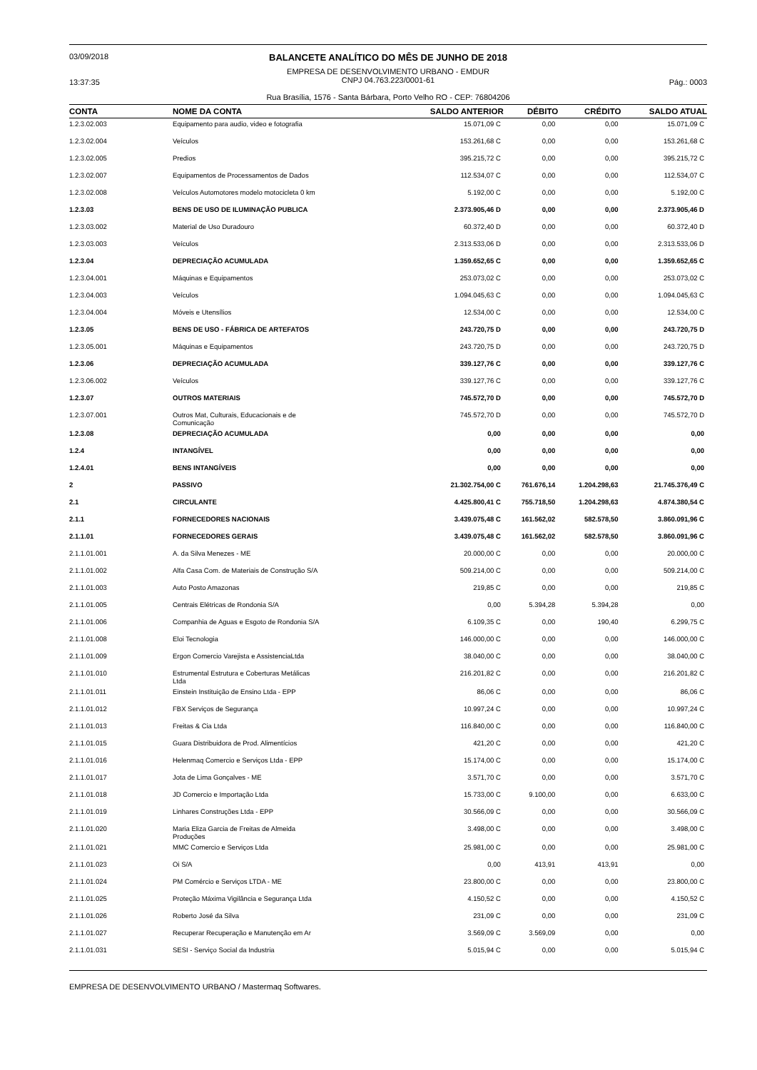03/09/2018
13:37:35
BALANCETE ANALÍTICO DO MÊS DE JUNHO DE 2018
EMPRESA DE DESENVOLVIMENTO URBANO - EMDUR
CNPJ 04.763.223/0001-61
Rua Brasília, 1576 - Santa Bárbara, Porto Velho RO - CEP: 76804206
Pág.: 0003
| CONTA | NOME DA CONTA | SALDO ANTERIOR | DÉBITO | CRÉDITO | SALDO ATUAL |
| --- | --- | --- | --- | --- | --- |
| 1.2.3.02.003 | Equipamento para audio, video e fotografia | 15.071,09 C | 0,00 | 0,00 | 15.071,09 C |
| 1.2.3.02.004 | Veículos | 153.261,68 C | 0,00 | 0,00 | 153.261,68 C |
| 1.2.3.02.005 | Predios | 395.215,72 C | 0,00 | 0,00 | 395.215,72 C |
| 1.2.3.02.007 | Equipamentos de Processamentos de Dados | 112.534,07 C | 0,00 | 0,00 | 112.534,07 C |
| 1.2.3.02.008 | Veículos Automotores modelo motocicleta 0 km | 5.192,00 C | 0,00 | 0,00 | 5.192,00 C |
| 1.2.3.03 | BENS DE USO DE ILUMINAÇÃO PUBLICA | 2.373.905,46 D | 0,00 | 0,00 | 2.373.905,46 D |
| 1.2.3.03.002 | Material de Uso Duradouro | 60.372,40 D | 0,00 | 0,00 | 60.372,40 D |
| 1.2.3.03.003 | Veículos | 2.313.533,06 D | 0,00 | 0,00 | 2.313.533,06 D |
| 1.2.3.04 | DEPRECIAÇÃO ACUMULADA | 1.359.652,65 C | 0,00 | 0,00 | 1.359.652,65 C |
| 1.2.3.04.001 | Máquinas e Equipamentos | 253.073,02 C | 0,00 | 0,00 | 253.073,02 C |
| 1.2.3.04.003 | Veículos | 1.094.045,63 C | 0,00 | 0,00 | 1.094.045,63 C |
| 1.2.3.04.004 | Móveis e Utensílios | 12.534,00 C | 0,00 | 0,00 | 12.534,00 C |
| 1.2.3.05 | BENS DE USO - FÁBRICA DE ARTEFATOS | 243.720,75 D | 0,00 | 0,00 | 243.720,75 D |
| 1.2.3.05.001 | Máquinas e Equipamentos | 243.720,75 D | 0,00 | 0,00 | 243.720,75 D |
| 1.2.3.06 | DEPRECIAÇÃO ACUMULADA | 339.127,76 C | 0,00 | 0,00 | 339.127,76 C |
| 1.2.3.06.002 | Veículos | 339.127,76 C | 0,00 | 0,00 | 339.127,76 C |
| 1.2.3.07 | OUTROS MATERIAIS | 745.572,70 D | 0,00 | 0,00 | 745.572,70 D |
| 1.2.3.07.001 | Outros Mat, Culturais, Educacionais e de Comunicação | 745.572,70 D | 0,00 | 0,00 | 745.572,70 D |
| 1.2.3.08 | DEPRECIAÇÃO ACUMULADA | 0,00 | 0,00 | 0,00 | 0,00 |
| 1.2.4 | INTANGÍVEL | 0,00 | 0,00 | 0,00 | 0,00 |
| 1.2.4.01 | BENS INTANGÍVEIS | 0,00 | 0,00 | 0,00 | 0,00 |
| 2 | PASSIVO | 21.302.754,00 C | 761.676,14 | 1.204.298,63 | 21.745.376,49 C |
| 2.1 | CIRCULANTE | 4.425.800,41 C | 755.718,50 | 1.204.298,63 | 4.874.380,54 C |
| 2.1.1 | FORNECEDORES NACIONAIS | 3.439.075,48 C | 161.562,02 | 582.578,50 | 3.860.091,96 C |
| 2.1.1.01 | FORNECEDORES GERAIS | 3.439.075,48 C | 161.562,02 | 582.578,50 | 3.860.091,96 C |
| 2.1.1.01.001 | A. da Silva Menezes - ME | 20.000,00 C | 0,00 | 0,00 | 20.000,00 C |
| 2.1.1.01.002 | Alfa Casa Com. de Materiais de Construção S/A | 509.214,00 C | 0,00 | 0,00 | 509.214,00 C |
| 2.1.1.01.003 | Auto Posto Amazonas | 219,85 C | 0,00 | 0,00 | 219,85 C |
| 2.1.1.01.005 | Centrais Elétricas de Rondonia S/A | 0,00 | 5.394,28 | 5.394,28 | 0,00 |
| 2.1.1.01.006 | Companhia de Aguas e Esgoto de Rondonia S/A | 6.109,35 C | 0,00 | 190,40 | 6.299,75 C |
| 2.1.1.01.008 | Eloi Tecnologia | 146.000,00 C | 0,00 | 0,00 | 146.000,00 C |
| 2.1.1.01.009 | Ergon Comercio Varejista e AssistenciaLtda | 38.040,00 C | 0,00 | 0,00 | 38.040,00 C |
| 2.1.1.01.010 | Estrumental Estrutura e Coberturas Metálicas Ltda | 216.201,82 C | 0,00 | 0,00 | 216.201,82 C |
| 2.1.1.01.011 | Einstein Instituição de Ensino Ltda - EPP | 86,06 C | 0,00 | 0,00 | 86,06 C |
| 2.1.1.01.012 | FBX Serviços de Segurança | 10.997,24 C | 0,00 | 0,00 | 10.997,24 C |
| 2.1.1.01.013 | Freitas & Cia Ltda | 116.840,00 C | 0,00 | 0,00 | 116.840,00 C |
| 2.1.1.01.015 | Guara Distribuidora de Prod. Alimentícios | 421,20 C | 0,00 | 0,00 | 421,20 C |
| 2.1.1.01.016 | Helenmaq Comercio e Serviços Ltda - EPP | 15.174,00 C | 0,00 | 0,00 | 15.174,00 C |
| 2.1.1.01.017 | Jota de Lima Gonçalves - ME | 3.571,70 C | 0,00 | 0,00 | 3.571,70 C |
| 2.1.1.01.018 | JD Comercio e Importação Ltda | 15.733,00 C | 9.100,00 | 0,00 | 6.633,00 C |
| 2.1.1.01.019 | Linhares Construções Ltda - EPP | 30.566,09 C | 0,00 | 0,00 | 30.566,09 C |
| 2.1.1.01.020 | Maria Eliza Garcia de Freitas de Almeida Produções | 3.498,00 C | 0,00 | 0,00 | 3.498,00 C |
| 2.1.1.01.021 | MMC Comercio e Serviços Ltda | 25.981,00 C | 0,00 | 0,00 | 25.981,00 C |
| 2.1.1.01.023 | Oi S/A | 0,00 | 413,91 | 413,91 | 0,00 |
| 2.1.1.01.024 | PM Comércio e Serviços LTDA - ME | 23.800,00 C | 0,00 | 0,00 | 23.800,00 C |
| 2.1.1.01.025 | Proteção Máxima Vigilância e Segurança Ltda | 4.150,52 C | 0,00 | 0,00 | 4.150,52 C |
| 2.1.1.01.026 | Roberto José da Silva | 231,09 C | 0,00 | 0,00 | 231,09 C |
| 2.1.1.01.027 | Recuperar Recuperação e Manutenção em Ar | 3.569,09 C | 3.569,09 | 0,00 | 0,00 |
| 2.1.1.01.031 | SESI - Serviço Social da Industria | 5.015,94 C | 0,00 | 0,00 | 5.015,94 C |
EMPRESA DE DESENVOLVIMENTO URBANO / Mastermaq Softwares.